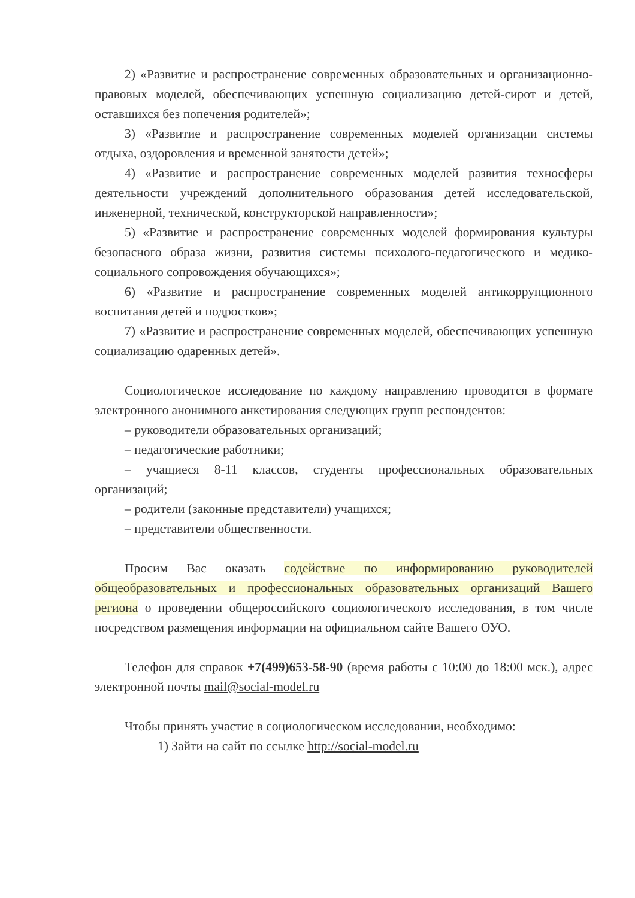2) «Развитие и распространение современных образовательных и организационно-правовых моделей, обеспечивающих успешную социализацию детей-сирот и детей, оставшихся без попечения родителей»;
3) «Развитие и распространение современных моделей организации системы отдыха, оздоровления и временной занятости детей»;
4) «Развитие и распространение современных моделей развития техносферы деятельности учреждений дополнительного образования детей исследовательской, инженерной, технической, конструкторской направленности»;
5) «Развитие и распространение современных моделей формирования культуры безопасного образа жизни, развития системы психолого-педагогического и медико-социального сопровождения обучающихся»;
6) «Развитие и распространение современных моделей антикоррупционного воспитания детей и подростков»;
7) «Развитие и распространение современных моделей, обеспечивающих успешную социализацию одаренных детей».
Социологическое исследование по каждому направлению проводится в формате электронного анонимного анкетирования следующих групп респондентов:
– руководители образовательных организаций;
– педагогические работники;
– учащиеся 8-11 классов, студенты профессиональных образовательных организаций;
– родители (законные представители) учащихся;
– представители общественности.
Просим Вас оказать содействие по информированию руководителей общеобразовательных и профессиональных образовательных организаций Вашего региона о проведении общероссийского социологического исследования, в том числе посредством размещения информации на официальном сайте Вашего ОУО.
Телефон для справок +7(499)653-58-90 (время работы с 10:00 до 18:00 мск.), адрес электронной почты mail@social-model.ru
Чтобы принять участие в социологическом исследовании, необходимо:
1) Зайти на сайт по ссылке http://social-model.ru